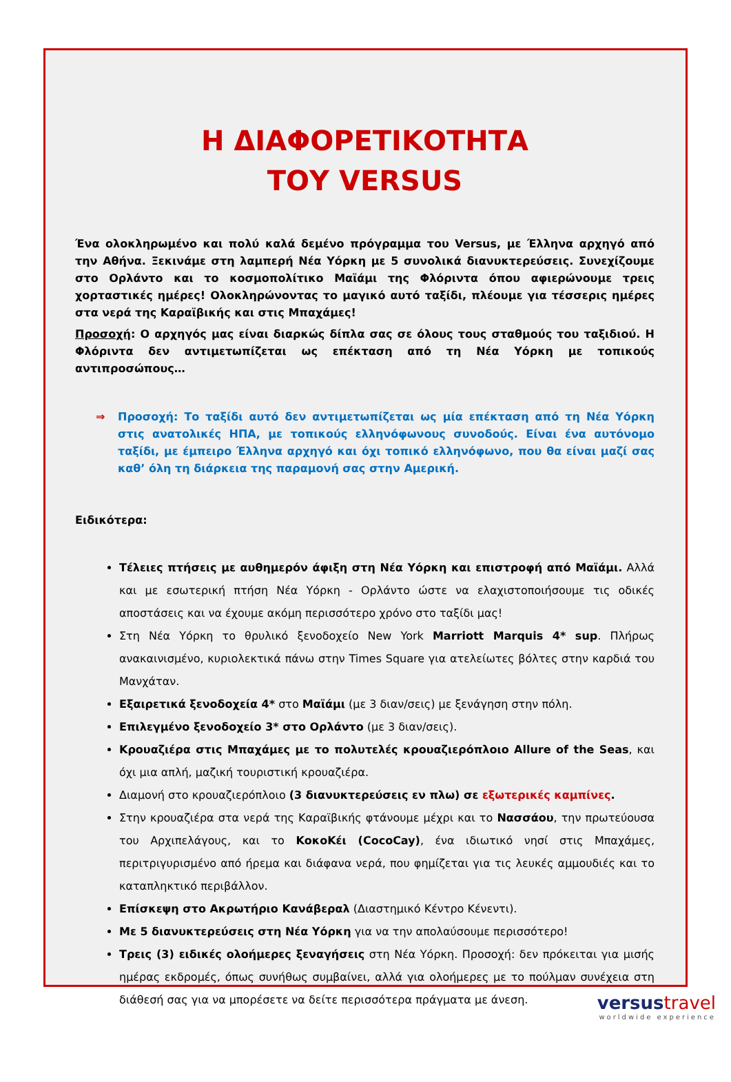Η ΔΙΑΦΟΡΕΤΙΚΟΤΗΤΑ
ΤΟΥ VERSUS
Ένα ολοκληρωμένο και πολύ καλά δεμένο πρόγραμμα του Versus, με Έλληνα αρχηγό από την Αθήνα. Ξεκινάμε στη λαμπερή Νέα Υόρκη με 5 συνολικά διανυκτερεύσεις. Συνεχίζουμε στο Ορλάντο και το κοσμοπολίτικο Μαϊάμι της Φλόριντα όπου αφιερώνουμε τρεις χορταστικές ημέρες! Ολοκληρώνοντας το μαγικό αυτό ταξίδι, πλέουμε για τέσσερις ημέρες στα νερά της Καραϊβικής και στις Μπαχάμες!
Προσοχή: Ο αρχηγός μας είναι διαρκώς δίπλα σας σε όλους τους σταθμούς του ταξιδιού. Η Φλόριντα δεν αντιμετωπίζεται ως επέκταση από τη Νέα Υόρκη με τοπικούς αντιπροσώπους…
⇒ Προσοχή: Το ταξίδι αυτό δεν αντιμετωπίζεται ως μία επέκταση από τη Νέα Υόρκη στις ανατολικές ΗΠΑ, με τοπικούς ελληνόφωνους συνοδούς. Είναι ένα αυτόνομο ταξίδι, με έμπειρο Έλληνα αρχηγό και όχι τοπικό ελληνόφωνο, που θα είναι μαζί σας καθ’ όλη τη διάρκεια της παραμονή σας στην Αμερική.
Ειδικότερα:
Τέλειες πτήσεις με αυθημερόν άφιξη στη Νέα Υόρκη και επιστροφή από Μαϊάμι. Αλλά και με εσωτερική πτήση Νέα Υόρκη - Ορλάντο ώστε να ελαχιστοποιήσουμε τις οδικές αποστάσεις και να έχουμε ακόμη περισσότερο χρόνο στο ταξίδι μας!
Στη Νέα Υόρκη το θρυλικό ξενοδοχείο New York Marriott Marquis 4* sup. Πλήρως ανακαινισμένο, κυριολεκτικά πάνω στην Times Square για ατελείωτες βόλτες στην καρδιά του Μανχάταν.
Εξαιρετικά ξενοδοχεία 4* στο Μαϊάμι (με 3 διαν/σεις) με ξενάγηση στην πόλη.
Επιλεγμένο ξενοδοχείο 3* στο Ορλάντο (με 3 διαν/σεις).
Κρουαζιέρα στις Μπαχάμες με το πολυτελές κρουαζιερόπλοιο Allure of the Seas, και όχι μια απλή, μαζική τουριστική κρουαζιέρα.
Διαμονή στο κρουαζιερόπλοιο (3 διανυκτερεύσεις εν πλω) σε εξωτερικές καμπίνες.
Στην κρουαζιέρα στα νερά της Καραϊβικής φτάνουμε μέχρι και το Νασσάου, την πρωτεύουσα του Αρχιπελάγους, και το ΚοκοΚέι (CocoCay), ένα ιδιωτικό νησί στις Μπαχάμες, περιτριγυρισμένο από ήρεμα και διάφανα νερά, που φημίζεται για τις λευκές αμμουδιές και το καταπληκτικό περιβάλλον.
Επίσκεψη στο Ακρωτήριο Κανάβεραλ (Διαστημικό Κέντρο Κένεντι).
Με 5 διανυκτερεύσεις στη Νέα Υόρκη για να την απολαύσουμε περισσότερο!
Τρεις (3) ειδικές ολοήμερες ξεναγήσεις στη Νέα Υόρκη. Προσοχή: δεν πρόκειται για μισής ημέρας εκδρομές, όπως συνήθως συμβαίνει, αλλά για ολοήμερες με το πούλμαν συνέχεια στη διάθεσή σας για να μπορέσετε να δείτε περισσότερα πράγματα με άνεση.
versustravel
worldwide experience